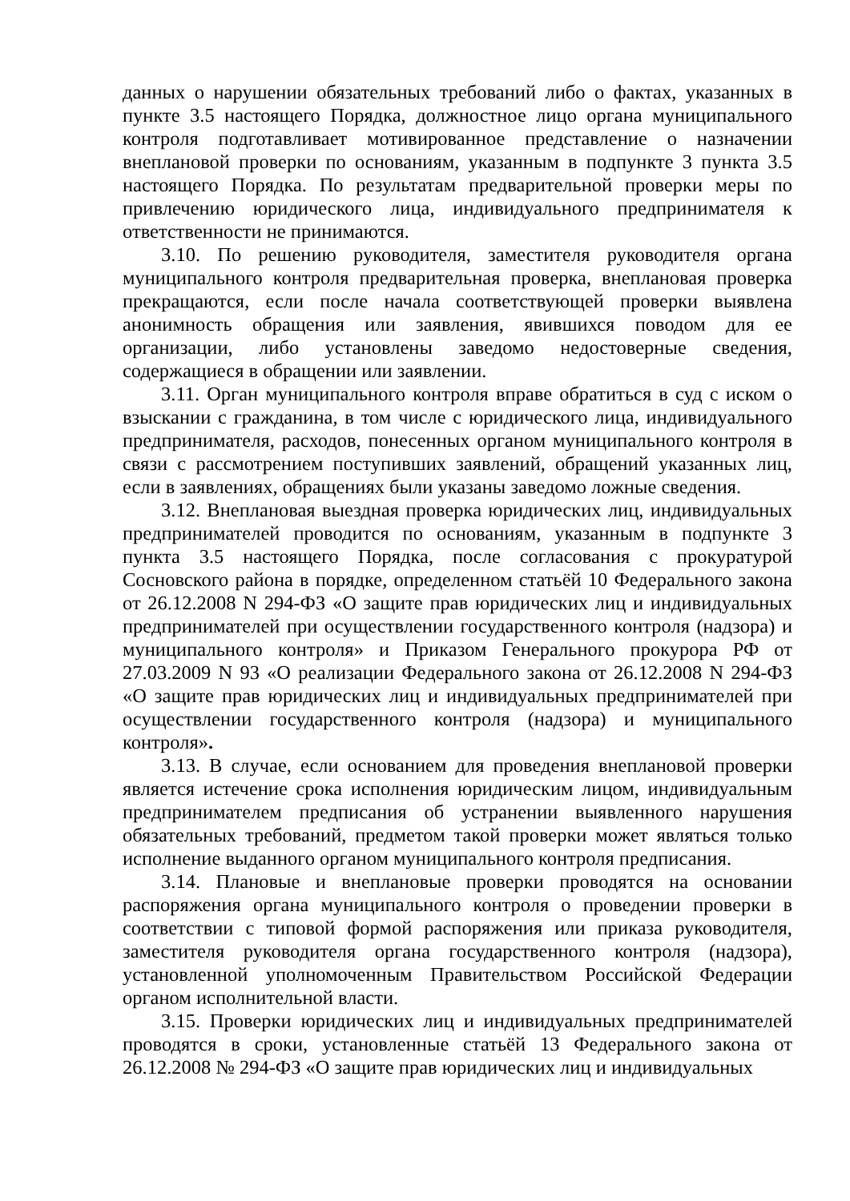данных о нарушении обязательных требований либо о фактах, указанных в пункте 3.5 настоящего Порядка, должностное лицо органа муниципального контроля подготавливает мотивированное представление о назначении внеплановой проверки по основаниям, указанным в подпункте 3 пункта 3.5 настоящего Порядка. По результатам предварительной проверки меры по привлечению юридического лица, индивидуального предпринимателя к ответственности не принимаются.
3.10. По решению руководителя, заместителя руководителя органа муниципального контроля предварительная проверка, внеплановая проверка прекращаются, если после начала соответствующей проверки выявлена анонимность обращения или заявления, явившихся поводом для ее организации, либо установлены заведомо недостоверные сведения, содержащиеся в обращении или заявлении.
3.11. Орган муниципального контроля вправе обратиться в суд с иском о взыскании с гражданина, в том числе с юридического лица, индивидуального предпринимателя, расходов, понесенных органом муниципального контроля в связи с рассмотрением поступивших заявлений, обращений указанных лиц, если в заявлениях, обращениях были указаны заведомо ложные сведения.
3.12. Внеплановая выездная проверка юридических лиц, индивидуальных предпринимателей проводится по основаниям, указанным в подпункте 3 пункта 3.5 настоящего Порядка, после согласования с прокуратурой Сосновского района в порядке, определенном статьёй 10 Федерального закона от 26.12.2008 N 294-ФЗ «О защите прав юридических лиц и индивидуальных предпринимателей при осуществлении государственного контроля (надзора) и муниципального контроля» и Приказом Генерального прокурора РФ от 27.03.2009 N 93 «О реализации Федерального закона от 26.12.2008 N 294-ФЗ «О защите прав юридических лиц и индивидуальных предпринимателей при осуществлении государственного контроля (надзора) и муниципального контроля».
3.13. В случае, если основанием для проведения внеплановой проверки является истечение срока исполнения юридическим лицом, индивидуальным предпринимателем предписания об устранении выявленного нарушения обязательных требований, предметом такой проверки может являться только исполнение выданного органом муниципального контроля предписания.
3.14. Плановые и внеплановые проверки проводятся на основании распоряжения органа муниципального контроля о проведении проверки в соответствии с типовой формой распоряжения или приказа руководителя, заместителя руководителя органа государственного контроля (надзора), установленной уполномоченным Правительством Российской Федерации органом исполнительной власти.
3.15. Проверки юридических лиц и индивидуальных предпринимателей проводятся в сроки, установленные статьёй 13 Федерального закона от 26.12.2008 № 294-ФЗ «О защите прав юридических лиц и индивидуальных